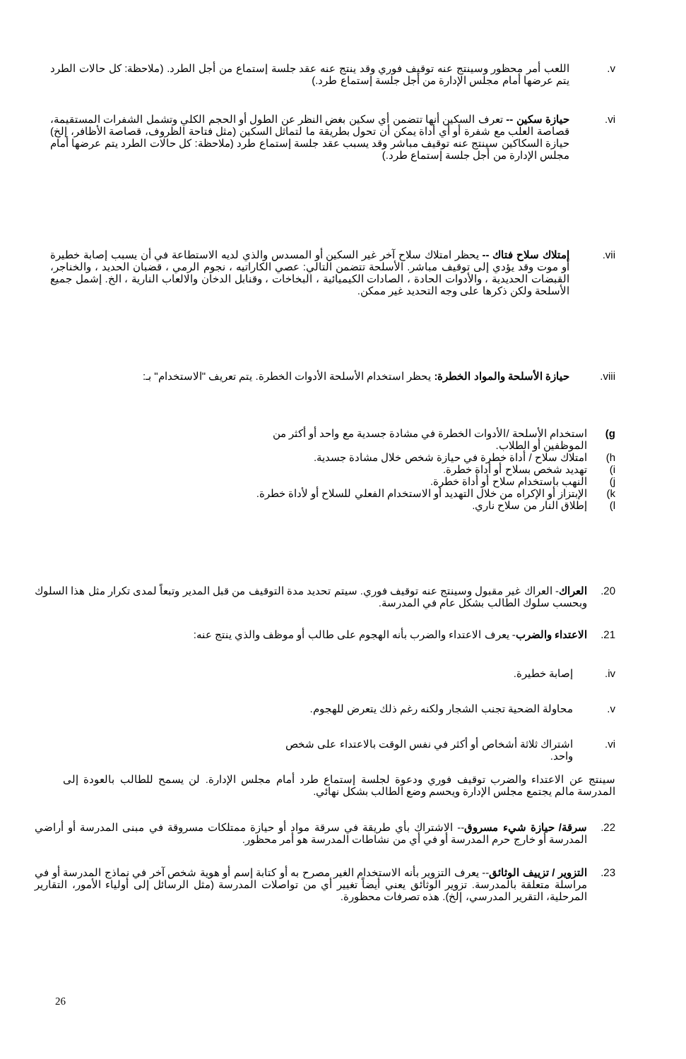v. اللعب أمر محظور وسينتج عنه توقيف فوري وقد ينتج عنه عقد جلسة إستماع من أجل الطرد. (ملاحظة: كل حالات الطرد يتم عرضها أمام مجلس الإدارة من أجل جلسة إستماع طرد.)
vi. حيازة سكين -- تعرف السكين أنها تتضمن أي سكين بغض النظر عن الطول أو الحجم الكلي وتشمل الشفرات المستقيمة، قصاصة العلب مع شفرة أو أي أداة يمكن أن تحول بطريقة ما لتماثل السكين (مثل فتاحة الظروف، قصاصة الأظافر، إلخ) حيازة السكاكين سينتج عنه توقيف مباشر وقد يسبب عقد جلسة إستماع طرد (ملاحظة: كل حالات الطرد يتم عرضها أمام مجلس الإدارة من أجل جلسة إستماع طرد.)
vii. إمتلاك سلاح فتاك -- يحظر امتلاك سلاح آخر غير السكين أو المسدس والذي لديه الاستطاعة في أن يسبب إصابة خطيرة أو موت وقد يؤدي إلى توقيف مباشر. الأسلحة تتضمن التالي: عصي الكاراتيه ، نجوم الرمي ، قضبان الحديد ، والخناجر، القبضات الحديدية ، والأدوات الحادة ، الصادات الكيميائية ، البخاخات ، وقنابل الدخان والالعاب النارية ، الخ. إشمل جميع الأسلحة ولكن ذكرها على وجه التحديد غير ممكن.
viii. حيازة الأسلحة والمواد الخطرة: يحظر استخدام الأسلحة الأدوات الخطرة. يتم تعريف "الاستخدام" بـ:
g) استخدام الأسلحة /الأدوات الخطرة في مشادة جسدية مع واحد أو أكثر من الموظفين أو الطلاب.
h) امتلاك سلاح / أداة خطرة في حيازة شخص خلال مشادة جسدية.
i) تهديد شخص بسلاح أو أداة خطرة.
j) النهب باستخدام سلاح أو أداة خطرة.
k) الإبتزاز أو الإكراه من خلال التهديد أو الاستخدام الفعلي للسلاح أو لأداة خطرة.
l) إطلاق النار من سلاح ناري.
20. العراك- العراك غير مقبول وسينتج عنه توقيف فوري. سيتم تحديد مدة التوقيف من قبل المدير وتبعاً لمدى تكرار مثل هذا السلوك وبحسب سلوك الطالب بشكل عام في المدرسة.
21. الاعتداء والضرب- يعرف الاعتداء والضرب بأنه الهجوم على طالب أو موظف والذي ينتج عنه:
iv. إصابة خطيرة.
v. محاولة الضحية تجنب الشجار ولكنه رغم ذلك يتعرض للهجوم.
vi. اشتراك ثلاثة أشخاص أو أكثر في نفس الوقت بالاعتداء على شخص واحد.
سينتج عن الاعتداء والضرب توقيف فوري ودعوة لجلسة إستماع طرد أمام مجلس الإدارة. لن يسمح للطالب بالعودة إلى المدرسة مالم يجتمع مجلس الإدارة ويحسم وضع الطالب بشكل نهائي.
22. سرقة/ حيازة شيء مسروق-- الاشتراك بأي طريقة في سرقة مواد أو حيازة ممتلكات مسروقة في مبنى المدرسة أو أراضي المدرسة أو خارج حرم المدرسة أو في أي من نشاطات المدرسة هو أمر محظور.
23. التزوير / تزييف الوثائق-- يعرف التزوير بأنه الاستخدام الغير مصرح به أو كتابة إسم أو هوية شخص آخر في نماذج المدرسة أو في مراسلة متعلقة بالمدرسة. تزوير الوثائق يعني أيضاً تغيير أي من تواصلات المدرسة (مثل الرسائل إلى أولياء الأمور، التقارير المرحلية، التقرير المدرسي، إلخ). هذه تصرفات محظورة.
26